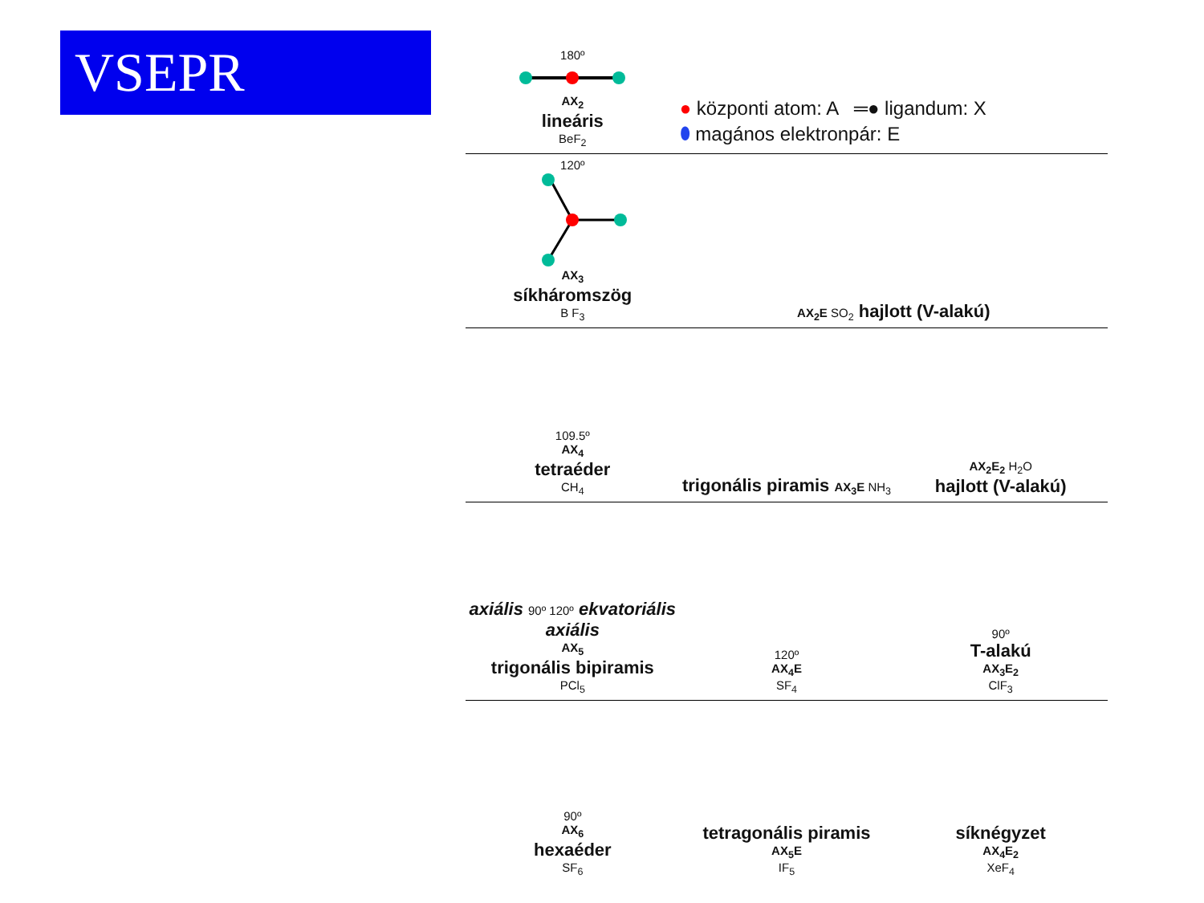VSEPR
180º
AX<sub>2</sub>
lineáris
BeF<sub>2</sub>
● központi atom: A ═● ligandum: X
⬮ magános elektronpár: E
120º
AX<sub>3</sub>
síkháromszög
B F<sub>3</sub>
AX<sub>2</sub>E SO<sub>2</sub> hajlott (V-alakú)
109.5º
AX<sub>4</sub>
tetraéder
CH<sub>4</sub>
trigonális piramis AX<sub>3</sub>E NH<sub>3</sub>
AX<sub>2</sub>E<sub>2</sub> H<sub>2</sub>O
hajlott (V-alakú)
axiális 90º 120º ekvatoriális axiális
AX<sub>5</sub>
trigonális bipiramis
PCl<sub>5</sub>
120º
AX<sub>4</sub>E
SF<sub>4</sub>
90º
T-alakú
AX<sub>3</sub>E<sub>2</sub>
ClF<sub>3</sub>
90º
AX<sub>6</sub>
hexaéder
SF<sub>6</sub>
tetragonális piramis
AX<sub>5</sub>E
IF<sub>5</sub>
síknégyzet
AX<sub>4</sub>E<sub>2</sub>
XeF<sub>4</sub>